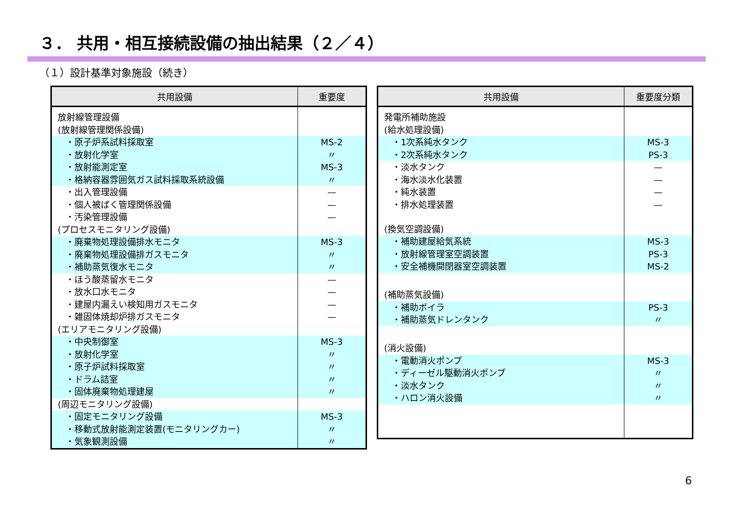３． 共用・相互接続設備の抽出結果（２／４）
（１）設計基準対象施設（続き）
| 共用設備 | 重要度 |
| --- | --- |
| 放射線管理設備 | |
| (放射線管理関係設備) | |
| ・原子炉系試料採取室 | MS-2 |
| ・放射化学室 | 〃 |
| ・放射能測定室 | MS-3 |
| ・格納容器雰囲気ガス試料採取系統設備 | 〃 |
| ・出入管理設備 | — |
| ・個人被ばく管理関係設備 | — |
| ・汚染管理設備 | — |
| (プロセスモニタリング設備) | |
| ・廃棄物処理設備排水モニタ | MS-3 |
| ・廃棄物処理設備排ガスモニタ | 〃 |
| ・補助蒸気復水モニタ | 〃 |
| ・ほう酸蒸留水モニタ | — |
| ・放水口水モニタ | — |
| ・建屋内漏えい検知用ガスモニタ | — |
| ・雑固体焼却炉排ガスモニタ | — |
| (エリアモニタリング設備) | |
| ・中央制御室 | MS-3 |
| ・放射化学室 | 〃 |
| ・原子炉試料採取室 | 〃 |
| ・ドラム詰室 | 〃 |
| ・固体廃棄物処理建屋 | 〃 |
| (周辺モニタリング設備) | |
| ・固定モニタリング設備 | MS-3 |
| ・移動式放射能測定装置(モニタリングカー) | 〃 |
| ・気象観測設備 | 〃 |
| 共用設備 | 重要度分類 |
| --- | --- |
| 発電所補助施設 | |
| (給水処理設備) | |
| ・1次系純水タンク | MS-3 |
| ・2次系純水タンク | PS-3 |
| ・淡水タンク | — |
| ・海水淡水化装置 | — |
| ・純水装置 | — |
| ・排水処理装置 | — |
| (換気空調設備) | |
| ・補助建屋給気系統 | MS-3 |
| ・放射線管理室空調装置 | PS-3 |
| ・安全補機開閉器室空調装置 | MS-2 |
| (補助蒸気設備) | |
| ・補助ボイラ | PS-3 |
| ・補助蒸気ドレンタンク | 〃 |
| (消火設備) | |
| ・電動消火ポンプ | MS-3 |
| ・ディーゼル駆動消火ポンプ | 〃 |
| ・淡水タンク | 〃 |
| ・ハロン消火設備 | 〃 |
6